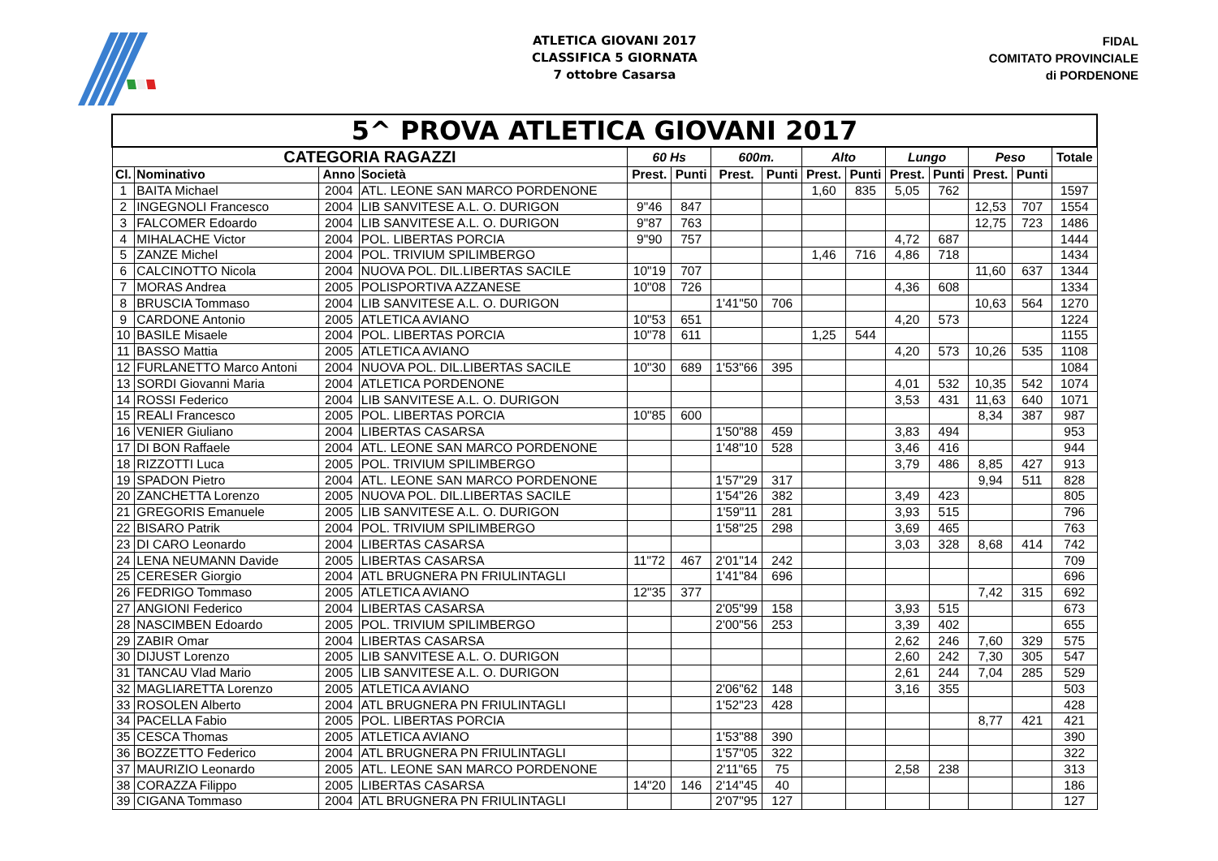ATLETICA GIOVANI 2017
CLASSIFICA 5 GIORNATA
7 ottobre Casarsa
FIDAL
COMITATO PROVINCIALE
di PORDENONE
| 5^ PROVA ATLETICA GIOVANI 2017 | | | | | | | | | | | | | | |
| --- | --- | --- | --- | --- | --- | --- | --- | --- | --- | --- | --- | --- | --- | --- |
| CATEGORIA RAGAZZI | | | | 60 Hs | | 600m. | | Alto | | Lungo | | Peso | | Totale |
| Cl. | Nominativo | Anno | Società | Prest. | Punti | Prest. | Punti | Prest. | Punti | Prest. | Punti | Prest. | Punti | |
| 1 | BAITA Michael | 2004 | ATL. LEONE SAN MARCO PORDENONE | | | | | 1,60 | 835 | 5,05 | 762 | | | 1597 |
| 2 | INGEGNOLI Francesco | 2004 | LIB SANVITESE A.L. O. DURIGON | 9"46 | 847 | | | | | | | 12,53 | 707 | 1554 |
| 3 | FALCOMER Edoardo | 2004 | LIB SANVITESE A.L. O. DURIGON | 9"87 | 763 | | | | | | | 12,75 | 723 | 1486 |
| 4 | MIHALACHE Victor | 2004 | POL. LIBERTAS PORCIA | 9"90 | 757 | | | | | 4,72 | 687 | | | 1444 |
| 5 | ZANZE Michel | 2004 | POL. TRIVIUM SPILIMBERGO | | | | | 1,46 | 716 | 4,86 | 718 | | | 1434 |
| 6 | CALCINOTTO Nicola | 2004 | NUOVA POL. DIL.LIBERTAS SACILE | 10"19 | 707 | | | | | | | 11,60 | 637 | 1344 |
| 7 | MORAS Andrea | 2005 | POLISPORTIVA AZZANESE | 10"08 | 726 | | | | | 4,36 | 608 | | | 1334 |
| 8 | BRUSCIA Tommaso | 2004 | LIB SANVITESE A.L. O. DURIGON | | | 1'41"50 | 706 | | | | | 10,63 | 564 | 1270 |
| 9 | CARDONE Antonio | 2005 | ATLETICA AVIANO | 10"53 | 651 | | | | | 4,20 | 573 | | | 1224 |
| 10 | BASILE Misaele | 2004 | POL. LIBERTAS PORCIA | 10"78 | 611 | | | 1,25 | 544 | | | | | 1155 |
| 11 | BASSO Mattia | 2005 | ATLETICA AVIANO | | | | | | | 4,20 | 573 | 10,26 | 535 | 1108 |
| 12 | FURLANETTO Marco Antoni | 2004 | NUOVA POL. DIL.LIBERTAS SACILE | 10"30 | 689 | 1'53"66 | 395 | | | | | | | 1084 |
| 13 | SORDI Giovanni Maria | 2004 | ATLETICA PORDENONE | | | | | | | 4,01 | 532 | 10,35 | 542 | 1074 |
| 14 | ROSSI Federico | 2004 | LIB SANVITESE A.L. O. DURIGON | | | | | | | 3,53 | 431 | 11,63 | 640 | 1071 |
| 15 | REALI Francesco | 2005 | POL. LIBERTAS PORCIA | 10"85 | 600 | | | | | | | 8,34 | 387 | 987 |
| 16 | VENIER Giuliano | 2004 | LIBERTAS CASARSA | | | 1'50"88 | 459 | | | 3,83 | 494 | | | 953 |
| 17 | DI BON Raffaele | 2004 | ATL. LEONE SAN MARCO PORDENONE | | | 1'48"10 | 528 | | | 3,46 | 416 | | | 944 |
| 18 | RIZZOTTI Luca | 2005 | POL. TRIVIUM SPILIMBERGO | | | | | | | 3,79 | 486 | 8,85 | 427 | 913 |
| 19 | SPADON Pietro | 2004 | ATL. LEONE SAN MARCO PORDENONE | | | 1'57"29 | 317 | | | | | 9,94 | 511 | 828 |
| 20 | ZANCHETTA Lorenzo | 2005 | NUOVA POL. DIL.LIBERTAS SACILE | | | 1'54"26 | 382 | | | 3,49 | 423 | | | 805 |
| 21 | GREGORIS Emanuele | 2005 | LIB SANVITESE A.L. O. DURIGON | | | 1'59"11 | 281 | | | 3,93 | 515 | | | 796 |
| 22 | BISARO Patrik | 2004 | POL. TRIVIUM SPILIMBERGO | | | 1'58"25 | 298 | | | 3,69 | 465 | | | 763 |
| 23 | DI CARO Leonardo | 2004 | LIBERTAS CASARSA | | | | | | | 3,03 | 328 | 8,68 | 414 | 742 |
| 24 | LENA NEUMANN Davide | 2005 | LIBERTAS CASARSA | 11"72 | 467 | 2'01"14 | 242 | | | | | | | 709 |
| 25 | CERESER Giorgio | 2004 | ATL BRUGNERA PN FRIULINTAGLI | | | 1'41"84 | 696 | | | | | | | 696 |
| 26 | FEDRIGO Tommaso | 2005 | ATLETICA AVIANO | 12"35 | 377 | | | | | | | 7,42 | 315 | 692 |
| 27 | ANGIONI Federico | 2004 | LIBERTAS CASARSA | | | 2'05"99 | 158 | | | 3,93 | 515 | | | 673 |
| 28 | NASCIMBEN Edoardo | 2005 | POL. TRIVIUM SPILIMBERGO | | | 2'00"56 | 253 | | | 3,39 | 402 | | | 655 |
| 29 | ZABIR Omar | 2004 | LIBERTAS CASARSA | | | | | | | 2,62 | 246 | 7,60 | 329 | 575 |
| 30 | DIJUST Lorenzo | 2005 | LIB SANVITESE A.L. O. DURIGON | | | | | | | 2,60 | 242 | 7,30 | 305 | 547 |
| 31 | TANCAU Vlad Mario | 2005 | LIB SANVITESE A.L. O. DURIGON | | | | | | | 2,61 | 244 | 7,04 | 285 | 529 |
| 32 | MAGLIARETTA Lorenzo | 2005 | ATLETICA AVIANO | | | 2'06"62 | 148 | | | 3,16 | 355 | | | 503 |
| 33 | ROSOLEN Alberto | 2004 | ATL BRUGNERA PN FRIULINTAGLI | | | 1'52"23 | 428 | | | | | | | 428 |
| 34 | PACELLA Fabio | 2005 | POL. LIBERTAS PORCIA | | | | | | | | | 8,77 | 421 | 421 |
| 35 | CESCA Thomas | 2005 | ATLETICA AVIANO | | | 1'53"88 | 390 | | | | | | | 390 |
| 36 | BOZZETTO Federico | 2004 | ATL BRUGNERA PN FRIULINTAGLI | | | 1'57"05 | 322 | | | | | | | 322 |
| 37 | MAURIZIO Leonardo | 2005 | ATL. LEONE SAN MARCO PORDENONE | | | 2'11"65 | 75 | | | 2,58 | 238 | | | 313 |
| 38 | CORAZZA Filippo | 2005 | LIBERTAS CASARSA | 14"20 | 146 | 2'14"45 | 40 | | | | | | | 186 |
| 39 | CIGANA Tommaso | 2004 | ATL BRUGNERA PN FRIULINTAGLI | | | 2'07"95 | 127 | | | | | | | 127 |